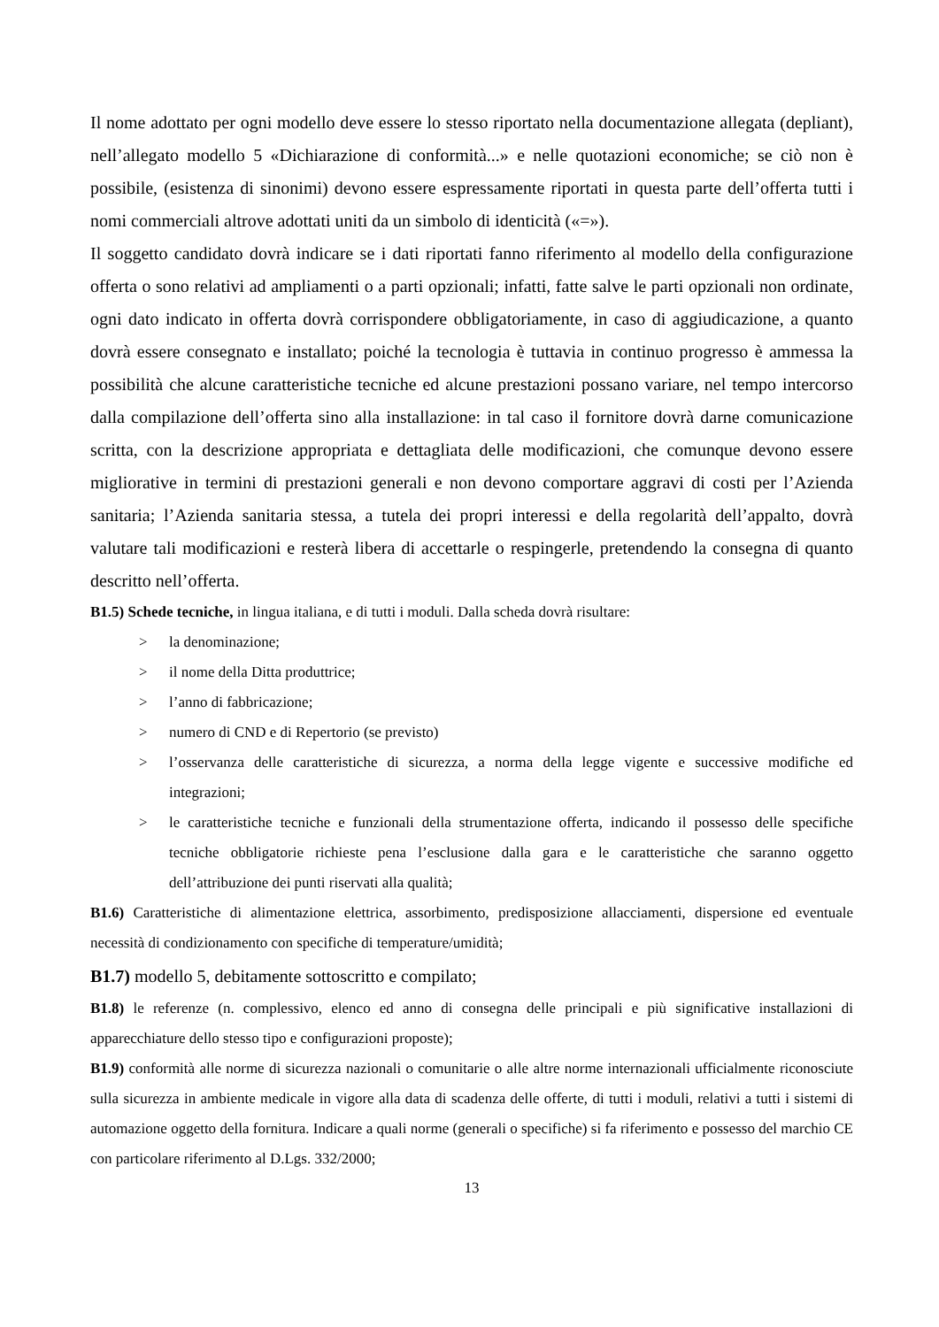Il nome adottato per ogni modello deve essere lo stesso riportato nella documentazione allegata (depliant), nell’allegato modello 5 «Dichiarazione di conformità...» e nelle quotazioni economiche; se ciò non è possibile, (esistenza di sinonimi) devono essere espressamente riportati in questa parte dell’offerta tutti i nomi commerciali altrove adottati uniti da un simbolo di identicità («=»).
Il soggetto candidato dovrà indicare se i dati riportati fanno riferimento al modello della configurazione offerta o sono relativi ad ampliamenti o a parti opzionali; infatti, fatte salve le parti opzionali non ordinate, ogni dato indicato in offerta dovrà corrispondere obbligatoriamente, in caso di aggiudicazione, a quanto dovrà essere consegnato e installato; poiché la tecnologia è tuttavia in continuo progresso è ammessa la possibilità che alcune caratteristiche tecniche ed alcune prestazioni possano variare, nel tempo intercorso dalla compilazione dell’offerta sino alla installazione: in tal caso il fornitore dovrà darne comunicazione scritta, con la descrizione appropriata e dettagliata delle modificazioni, che comunque devono essere migliorative in termini di prestazioni generali e non devono comportare aggravi di costi per l’Azienda sanitaria; l’Azienda sanitaria stessa, a tutela dei propri interessi e della regolarità dell’appalto, dovrà valutare tali modificazioni e resterà libera di accettarle o respingerle, pretendendo la consegna di quanto descritto nell’offerta.
B1.5) Schede tecniche, in lingua italiana, e di tutti i moduli. Dalla scheda dovrà risultare:
> la denominazione;
> il nome della Ditta produttrice;
> l’anno di fabbricazione;
> numero di CND e di Repertorio (se previsto)
> l’osservanza delle caratteristiche di sicurezza, a norma della legge vigente e successive modifiche ed integrazioni;
> le caratteristiche tecniche e funzionali della strumentazione offerta, indicando il possesso delle specifiche tecniche obbligatorie richieste pena l’esclusione dalla gara e le caratteristiche che saranno oggetto dell’attribuzione dei punti riservati alla qualità;
B1.6) Caratteristiche di alimentazione elettrica, assorbimento, predisposizione allacciamenti, dispersione ed eventuale necessità di condizionamento con specifiche di temperature/umidità;
B1.7) modello 5, debitamente sottoscritto e compilato;
B1.8) le referenze (n. complessivo, elenco ed anno di consegna delle principali e più significative installazioni di apparecchiature dello stesso tipo e configurazioni proposte);
B1.9) conformità alle norme di sicurezza nazionali o comunitarie o alle altre norme internazionali ufficialmente riconosciute sulla sicurezza in ambiente medicale in vigore alla data di scadenza delle offerte, di tutti i moduli, relativi a tutti i sistemi di automazione oggetto della fornitura. Indicare a quali norme (generali o specifiche) si fa riferimento e possesso del marchio CE con particolare riferimento al D.Lgs. 332/2000;
13